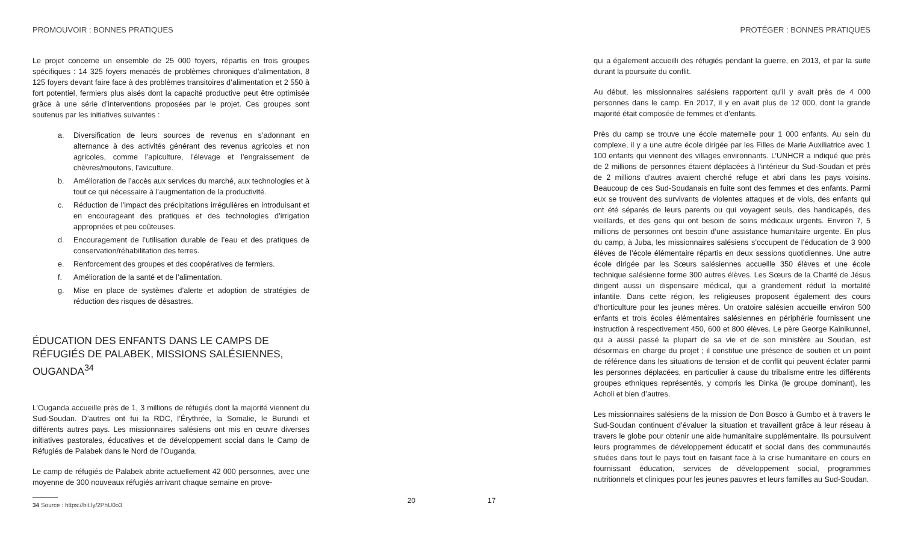PROMOUVOIR : BONNES PRATIQUES
Le projet concerne un ensemble de 25 000 foyers, répartis en trois groupes spécifiques : 14 325 foyers menacés de problèmes chroniques d’alimentation, 8 125 foyers devant faire face à des problèmes transitoires d’alimentation et 2 550 à fort potentiel, fermiers plus aisés dont la capacité productive peut être optimisée grâce à une série d’interventions proposées par le projet. Ces groupes sont soutenus par les initiatives suivantes :
a. Diversification de leurs sources de revenus en s’adonnant en alternance à des activités générant des revenus agricoles et non agricoles, comme l’apiculture, l’élevage et l’engraissement de chèvres/moutons, l’aviculture.
b. Amélioration de l’accès aux services du marché, aux technologies et à tout ce qui nécessaire à l’augmentation de la productivité.
c. Réduction de l’impact des précipitations irrégulières en introduisant et en encourageant des pratiques et des technologies d’irrigation appropriées et peu coûteuses.
d. Encouragement de l’utilisation durable de l’eau et des pratiques de conservation/réhabilitation des terres.
e. Renforcement des groupes et des coopératives de fermiers.
f. Amélioration de la santé et de l’alimentation.
g. Mise en place de systèmes d’alerte et adoption de stratégies de réduction des risques de désastres.
ÉDUCATION DES ENFANTS DANS LE CAMPS DE RÉFUGIÉS DE PALABEK, MISSIONS SALÉSIENNES, OUGANDA<sup>34</sup>
L’Ouganda accueille près de 1, 3 millions de réfugiés dont la majorité viennent du Sud-Soudan. D’autres ont fui la RDC, l’Érythrée, la Somalie, le Burundi et différents autres pays. Les missionnaires salésiens ont mis en œuvre diverses initiatives pastorales, éducatives et de développement social dans le Camp de Réfugiés de Palabek dans le Nord de l’Ouganda.
Le camp de réfugiés de Palabek abrite actuellement 42 000 personnes, avec une moyenne de 300 nouveaux réfugiés arrivant chaque semaine en prove-
34 Source : https://bit.ly/2PhU0o3
PROTÉGER : BONNES PRATIQUES
qui a également accueilli des réfugiés pendant la guerre, en 2013, et par la suite durant la poursuite du conflit.
Au début, les missionnaires salésiens rapportent qu’il y avait près de 4 000 personnes dans le camp. En 2017, il y en avait plus de 12 000, dont la grande majorité était composée de femmes et d’enfants.
Près du camp se trouve une école maternelle pour 1 000 enfants. Au sein du complexe, il y a une autre école dirigée par les Filles de Marie Auxiliatrice avec 1 100 enfants qui viennent des villages environnants. L’UNHCR a indiqué que près de 2 millions de personnes étaient déplacées à l’intérieur du Sud-Soudan et près de 2 millions d’autres avaient cherché refuge et abri dans les pays voisins. Beaucoup de ces Sud-Soudanais en fuite sont des femmes et des enfants. Parmi eux se trouvent des survivants de violentes attaques et de viols, des enfants qui ont été séparés de leurs parents ou qui voyagent seuls, des handicapés, des vieillards, et des gens qui ont besoin de soins médicaux urgents. Environ 7, 5 millions de personnes ont besoin d’une assistance humanitaire urgente. En plus du camp, à Juba, les missionnaires salésiens s’occupent de l’éducation de 3 900 élèves de l’école élémentaire répartis en deux sessions quotidiennes. Une autre école dirigée par les Sœurs salésiennes accueille 350 élèves et une école technique salésienne forme 300 autres élèves. Les Sœurs de la Charité de Jésus dirigent aussi un dispensaire médical, qui a grandement réduit la mortalité infantile. Dans cette région, les religieuses proposent également des cours d’horticulture pour les jeunes mères. Un oratoire salésien accueille environ 500 enfants et trois écoles élémentaires salésiennes en périphérie fournissent une instruction à respectivement 450, 600 et 800 élèves. Le père George Kainikunnel, qui a aussi passé la plupart de sa vie et de son ministère au Soudan, est désormais en charge du projet ; il constitue une présence de soutien et un point de référence dans les situations de tension et de conflit qui peuvent éclater parmi les personnes déplacées, en particulier à cause du tribalisme entre les différents groupes ethniques représentés, y compris les Dinka (le groupe dominant), les Acholi et bien d’autres.
Les missionnaires salésiens de la mission de Don Bosco à Gumbo et à travers le Sud-Soudan continuent d’évaluer la situation et travaillent grâce à leur réseau à travers le globe pour obtenir une aide humanitaire supplémentaire. Ils poursuivent leurs programmes de développement éducatif et social dans des communautés situées dans tout le pays tout en faisant face à la crise humanitaire en cours en fournissant éducation, services de développement social, programmes nutritionnels et cliniques pour les jeunes pauvres et leurs familles au Sud-Soudan.
20 17